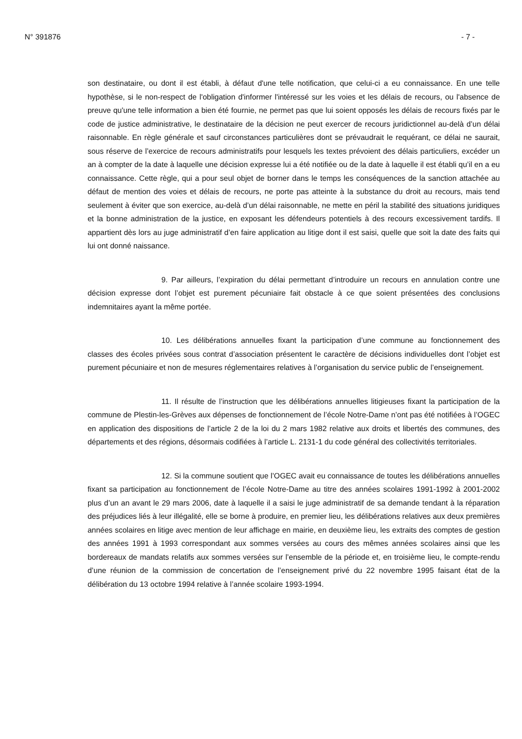N° 391876 - 7 -
son destinataire, ou dont il est établi, à défaut d'une telle notification, que celui-ci a eu connaissance. En une telle hypothèse, si le non-respect de l'obligation d'informer l'intéressé sur les voies et les délais de recours, ou l'absence de preuve qu'une telle information a bien été fournie, ne permet pas que lui soient opposés les délais de recours fixés par le code de justice administrative, le destinataire de la décision ne peut exercer de recours juridictionnel au-delà d’un délai raisonnable. En règle générale et sauf circonstances particulières dont se prévaudrait le requérant, ce délai ne saurait, sous réserve de l’exercice de recours administratifs pour lesquels les textes prévoient des délais particuliers, excéder un an à compter de la date à laquelle une décision expresse lui a été notifiée ou de la date à laquelle il est établi qu’il en a eu connaissance. Cette règle, qui a pour seul objet de borner dans le temps les conséquences de la sanction attachée au défaut de mention des voies et délais de recours, ne porte pas atteinte à la substance du droit au recours, mais tend seulement à éviter que son exercice, au-delà d’un délai raisonnable, ne mette en péril la stabilité des situations juridiques et la bonne administration de la justice, en exposant les défendeurs potentiels à des recours excessivement tardifs. Il appartient dès lors au juge administratif d’en faire application au litige dont il est saisi, quelle que soit la date des faits qui lui ont donné naissance.
9. Par ailleurs, l’expiration du délai permettant d’introduire un recours en annulation contre une décision expresse dont l’objet est purement pécuniaire fait obstacle à ce que soient présentées des conclusions indemnitaires ayant la même portée.
10. Les délibérations annuelles fixant la participation d’une commune au fonctionnement des classes des écoles privées sous contrat d’association présentent le caractère de décisions individuelles dont l’objet est purement pécuniaire et non de mesures réglementaires relatives à l’organisation du service public de l’enseignement.
11. Il résulte de l’instruction que les délibérations annuelles litigieuses fixant la participation de la commune de Plestin-les-Grèves aux dépenses de fonctionnement de l’école Notre-Dame n’ont pas été notifiées à l’OGEC en application des dispositions de l’article 2 de la loi du 2 mars 1982 relative aux droits et libertés des communes, des départements et des régions, désormais codifiées à l’article L. 2131-1 du code général des collectivités territoriales.
12. Si la commune soutient que l’OGEC avait eu connaissance de toutes les délibérations annuelles fixant sa participation au fonctionnement de l’école Notre-Dame au titre des années scolaires 1991-1992 à 2001-2002 plus d’un an avant le 29 mars 2006, date à laquelle il a saisi le juge administratif de sa demande tendant à la réparation des préjudices liés à leur illégalité, elle se borne à produire, en premier lieu, les délibérations relatives aux deux premières années scolaires en litige avec mention de leur affichage en mairie, en deuxième lieu, les extraits des comptes de gestion des années 1991 à 1993 correspondant aux sommes versées au cours des mêmes années scolaires ainsi que les bordereaux de mandats relatifs aux sommes versées sur l’ensemble de la période et, en troisième lieu, le compte-rendu d’une réunion de la commission de concertation de l’enseignement privé du 22 novembre 1995 faisant état de la délibération du 13 octobre 1994 relative à l’année scolaire 1993-1994.